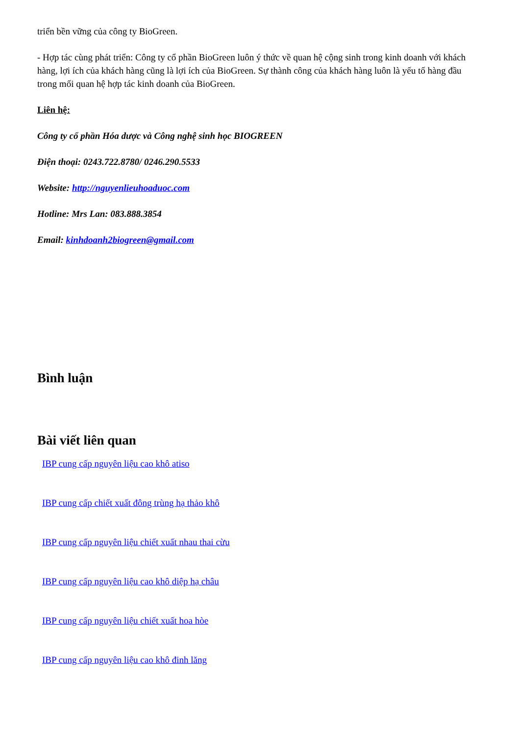triển bền vững của công ty BioGreen.
- Hợp tác cùng phát triển: Công ty cổ phần BioGreen luôn ý thức về quan hệ cộng sinh trong kinh doanh với khách hàng, lợi ích của khách hàng cũng là lợi ích của BioGreen. Sự thành công của khách hàng luôn là yếu tố hàng đầu trong mối quan hệ hợp tác kinh doanh của BioGreen.
Liên hệ:
Công ty cổ phần Hóa dược và Công nghệ sinh học BIOGREEN
Điện thoại: 0243.722.8780/ 0246.290.5533
Website: http://nguyenlieuhoaduoc.com
Hotline: Mrs Lan: 083.888.3854
Email: kinhdoanh2biogreen@gmail.com
Bình luận
Bài viết liên quan
IBP cung cấp nguyên liệu cao khô atiso
IBP cung cấp chiết xuất đông trùng hạ thảo khô
IBP cung cấp nguyên liệu chiết xuất nhau thai cừu
IBP cung cấp nguyên liệu cao khô diệp hạ châu
IBP cung cấp nguyên liệu chiết xuất hoa hòe
IBP cung cấp nguyên liệu cao khô đinh lăng